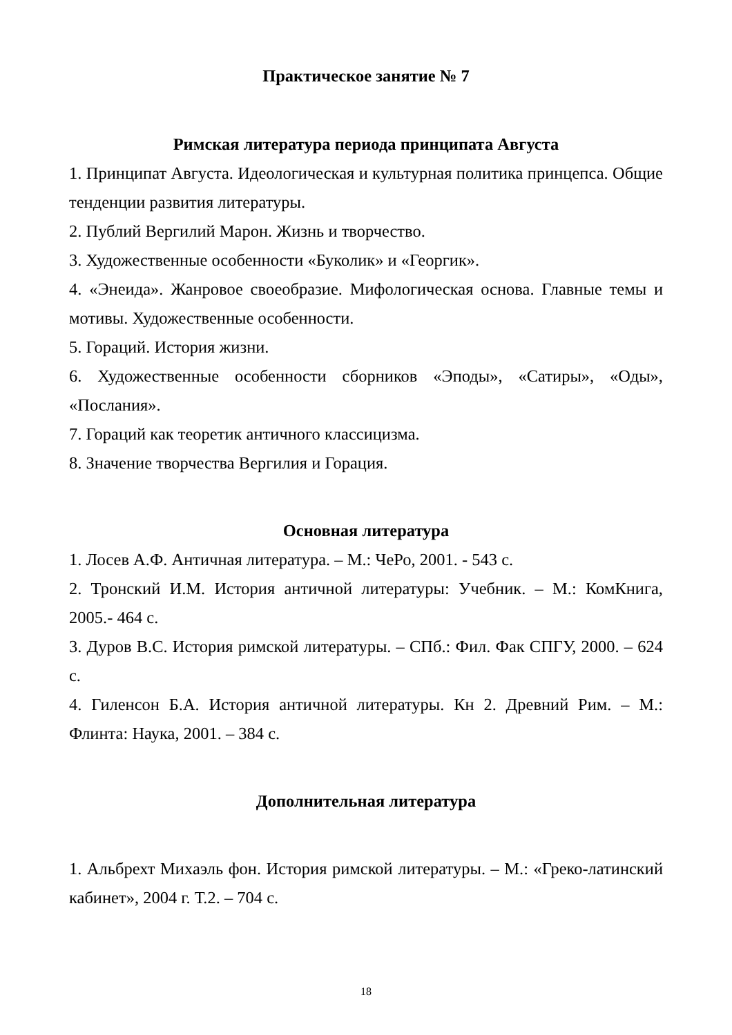Практическое занятие № 7
Римская литература периода принципата Августа
1. Принципат Августа. Идеологическая и культурная политика принцепса. Общие тенденции развития литературы.
2. Публий Вергилий Марон. Жизнь и творчество.
3. Художественные особенности «Буколик» и «Георгик».
4. «Энеида». Жанровое своеобразие. Мифологическая основа. Главные темы и мотивы. Художественные особенности.
5. Гораций. История жизни.
6. Художественные особенности сборников «Эподы», «Сатиры», «Оды», «Послания».
7. Гораций как теоретик античного классицизма.
8. Значение творчества Вергилия и Горация.
Основная литература
1. Лосев А.Ф. Античная литература. – М.: ЧеРо, 2001. - 543 с.
2. Тронский И.М. История античной литературы: Учебник. – М.: КомКнига, 2005.- 464 с.
3. Дуров В.С. История римской литературы. – СПб.: Фил. Фак СПГУ, 2000. – 624 с.
4. Гиленсон Б.А. История античной литературы. Кн 2. Древний Рим. – М.: Флинта: Наука, 2001. – 384 с.
Дополнительная литература
1. Альбрехт Михаэль фон. История римской литературы. – М.: «Греко-латинский кабинет», 2004 г. Т.2. – 704 с.
18